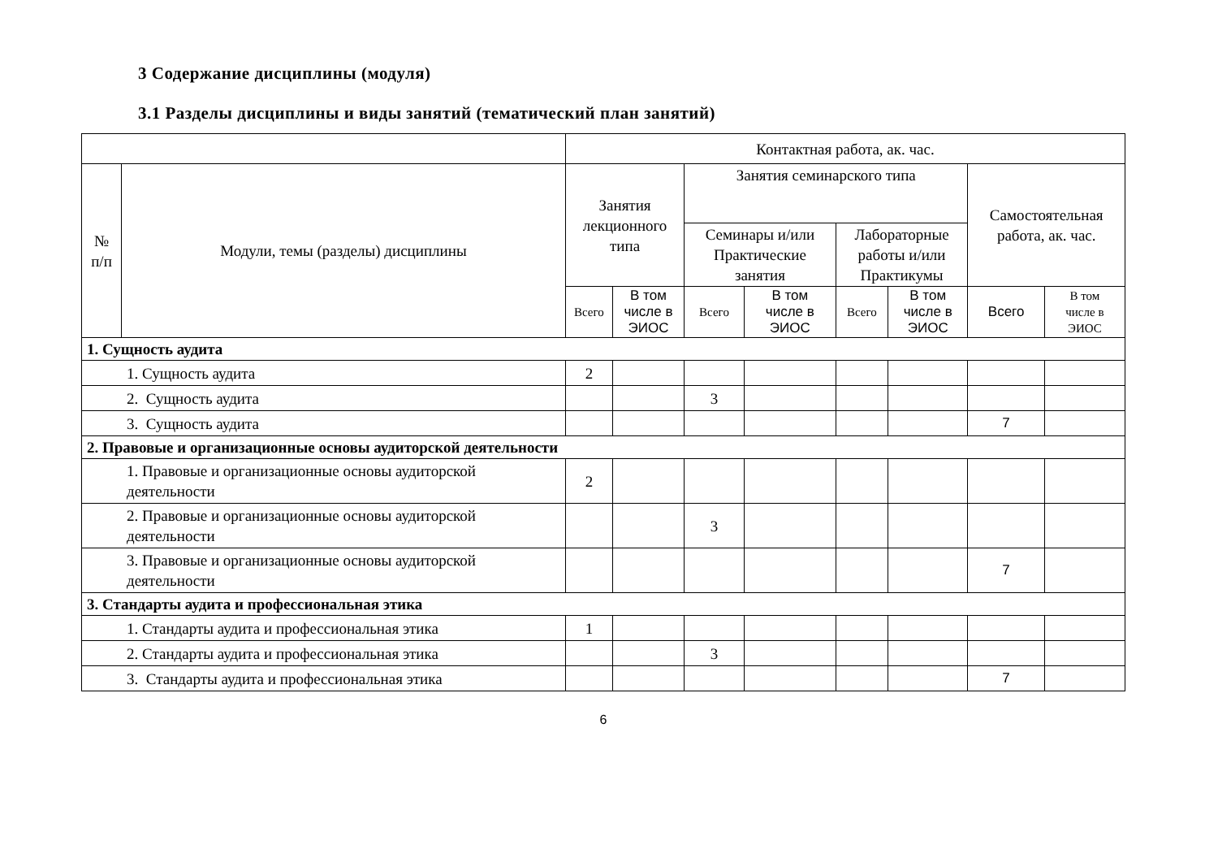3 Содержание дисциплины (модуля)
3.1 Разделы дисциплины и виды занятий (тематический план занятий)
| | | Контактная работа, ак. час. | | | | | | | |
| --- | --- | --- | --- | --- | --- | --- | --- | --- | --- |
| № п/п | Модули, темы (разделы) дисциплины | Занятия лекционного типа | | Занятия семинарского типа | | | | Самостоятельная работа, ак. час. | |
| | | | | Семинары и/или Практические занятия | | Лабораторные работы и/или Практикумы | | | |
| | | Всего | В том числе в ЭИОС | Всего | В том числе в ЭИОС | Всего | В том числе в ЭИОС | Всего | В том числе в ЭИОС |
| 1. Сущность аудита | | | | | | | | | |
| 1. Сущность аудита | | 2 | | | | | | | |
| 2. Сущность аудита | | | | 3 | | | | | |
| 3. Сущность аудита | | | | | | | | 7 | |
| 2. Правовые и организационные основы аудиторской деятельности | | | | | | | | | |
| 1. Правовые и организационные основы аудиторской деятельности | | 2 | | | | | | | |
| 2. Правовые и организационные основы аудиторской деятельности | | | | 3 | | | | | |
| 3. Правовые и организационные основы аудиторской деятельности | | | | | | | | 7 | |
| 3. Стандарты аудита и профессиональная этика | | | | | | | | | |
| 1. Стандарты аудита и профессиональная этика | | 1 | | | | | | | |
| 2. Стандарты аудита и профессиональная этика | | | | 3 | | | | | |
| 3. Стандарты аудита и профессиональная этика | | | | | | | | 7 | |
6